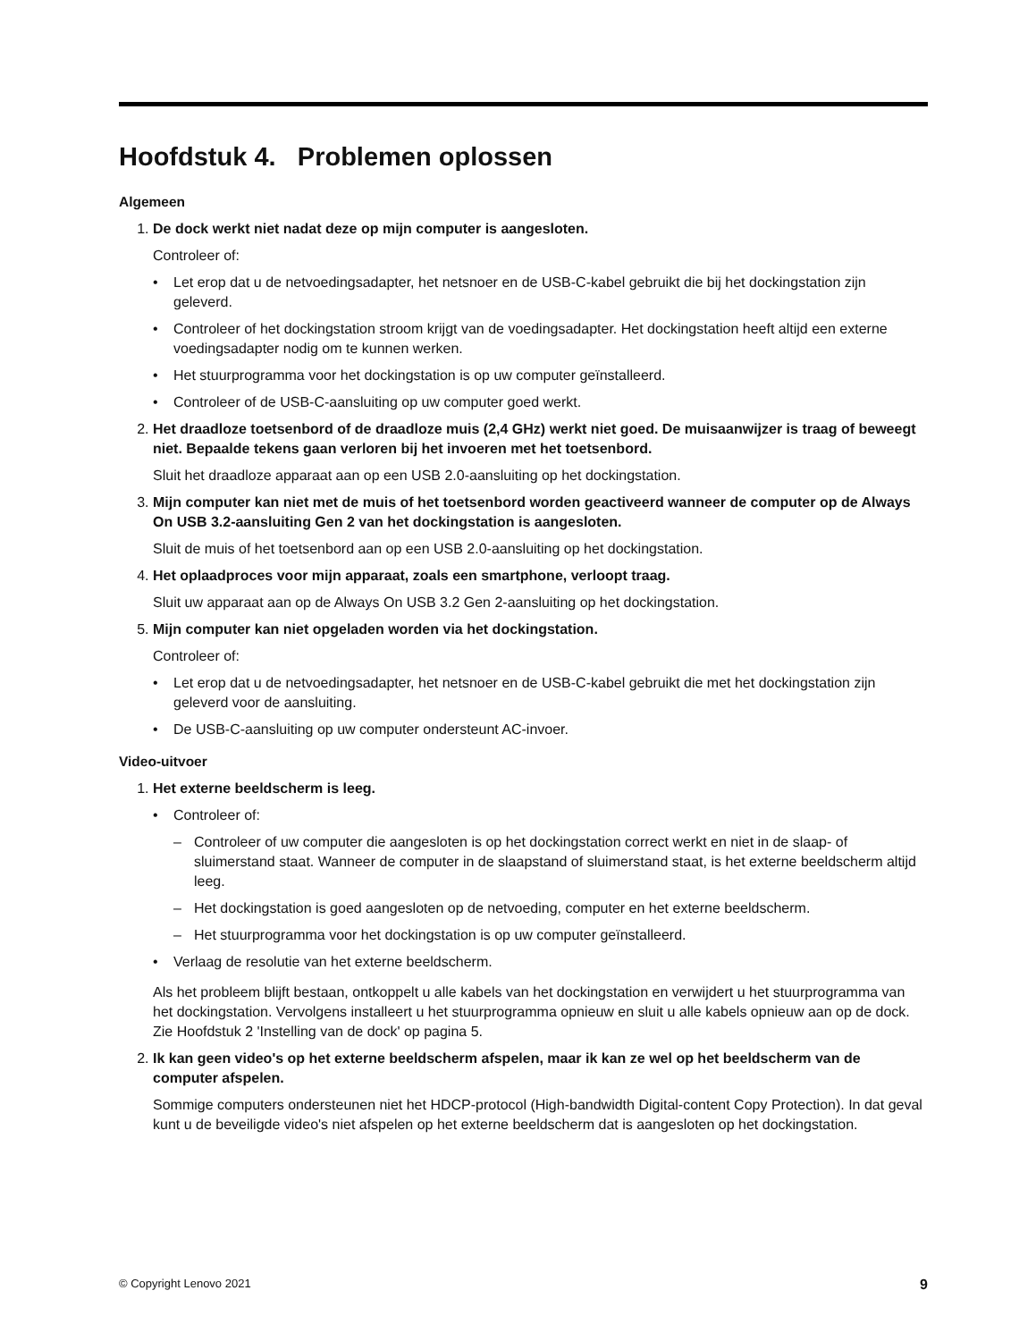Hoofdstuk 4. Problemen oplossen
Algemeen
1. De dock werkt niet nadat deze op mijn computer is aangesloten.
Controleer of:
• Let erop dat u de netvoedingsadapter, het netsnoer en de USB-C-kabel gebruikt die bij het dockingstation zijn geleverd.
• Controleer of het dockingstation stroom krijgt van de voedingsadapter. Het dockingstation heeft altijd een externe voedingsadapter nodig om te kunnen werken.
• Het stuurprogramma voor het dockingstation is op uw computer geïnstalleerd.
• Controleer of de USB-C-aansluiting op uw computer goed werkt.
2. Het draadloze toetsenbord of de draadloze muis (2,4 GHz) werkt niet goed. De muisaanwijzer is traag of beweegt niet. Bepaalde tekens gaan verloren bij het invoeren met het toetsenbord.
Sluit het draadloze apparaat aan op een USB 2.0-aansluiting op het dockingstation.
3. Mijn computer kan niet met de muis of het toetsenbord worden geactiveerd wanneer de computer op de Always On USB 3.2-aansluiting Gen 2 van het dockingstation is aangesloten.
Sluit de muis of het toetsenbord aan op een USB 2.0-aansluiting op het dockingstation.
4. Het oplaadproces voor mijn apparaat, zoals een smartphone, verloopt traag.
Sluit uw apparaat aan op de Always On USB 3.2 Gen 2-aansluiting op het dockingstation.
5. Mijn computer kan niet opgeladen worden via het dockingstation.
Controleer of:
• Let erop dat u de netvoedingsadapter, het netsnoer en de USB-C-kabel gebruikt die met het dockingstation zijn geleverd voor de aansluiting.
• De USB-C-aansluiting op uw computer ondersteunt AC-invoer.
Video-uitvoer
1. Het externe beeldscherm is leeg.
• Controleer of:
– Controleer of uw computer die aangesloten is op het dockingstation correct werkt en niet in de slaap- of sluimerstand staat. Wanneer de computer in de slaapstand of sluimerstand staat, is het externe beeldscherm altijd leeg.
– Het dockingstation is goed aangesloten op de netvoeding, computer en het externe beeldscherm.
– Het stuurprogramma voor het dockingstation is op uw computer geïnstalleerd.
• Verlaag de resolutie van het externe beeldscherm.
Als het probleem blijft bestaan, ontkoppelt u alle kabels van het dockingstation en verwijdert u het stuurprogramma van het dockingstation. Vervolgens installeert u het stuurprogramma opnieuw en sluit u alle kabels opnieuw aan op de dock. Zie Hoofdstuk 2 'Instelling van de dock' op pagina 5.
2. Ik kan geen video's op het externe beeldscherm afspelen, maar ik kan ze wel op het beeldscherm van de computer afspelen.
Sommige computers ondersteunen niet het HDCP-protocol (High-bandwidth Digital-content Copy Protection). In dat geval kunt u de beveiligde video's niet afspelen op het externe beeldscherm dat is aangesloten op het dockingstation.
© Copyright Lenovo 2021 9